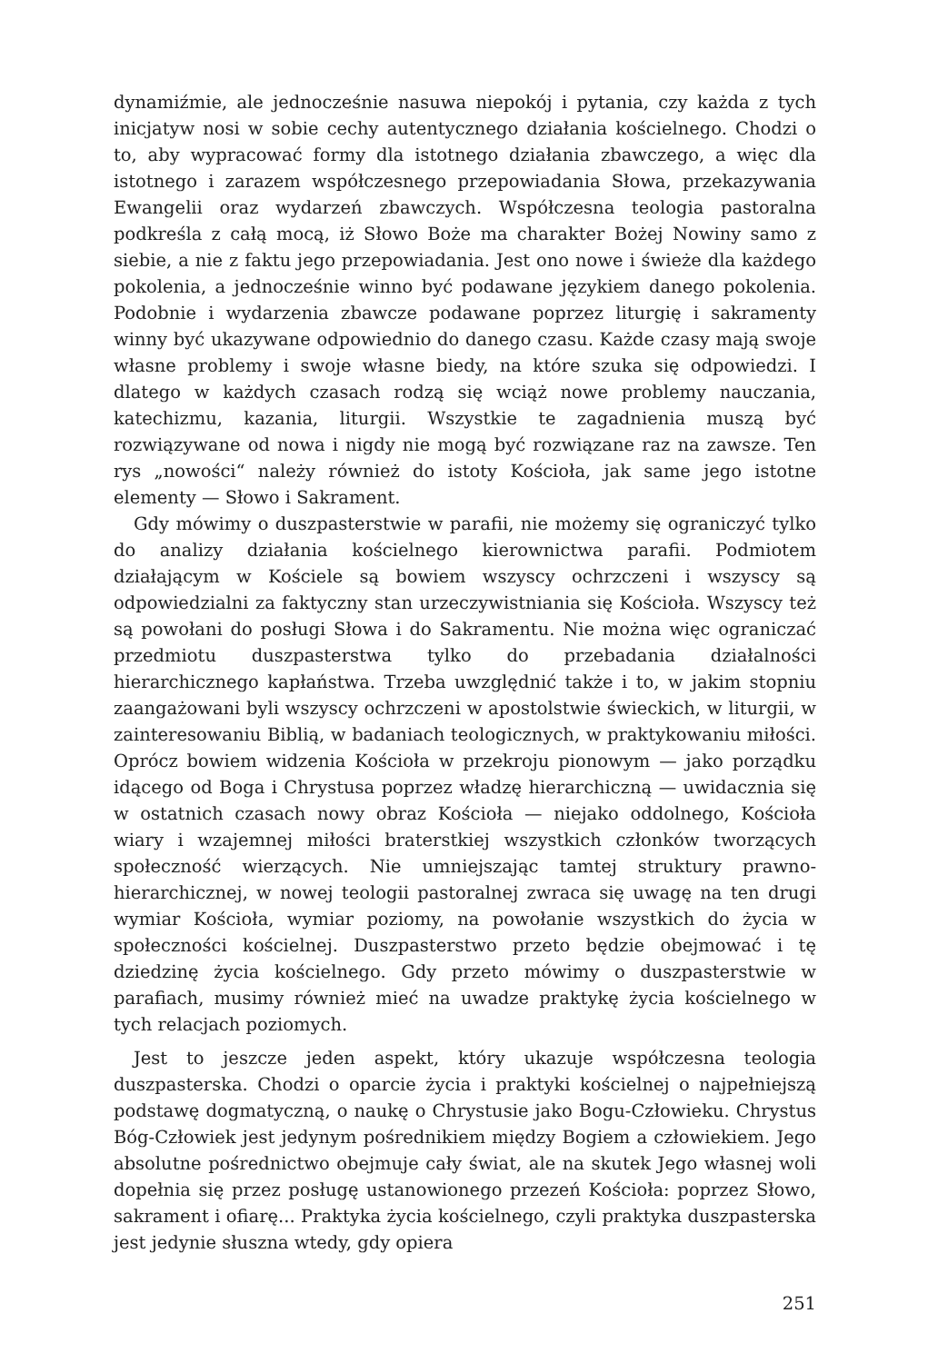dynamiźmie, ale jednocześnie nasuwa niepokój i pytania, czy każda z tych inicjatyw nosi w sobie cechy autentycznego działania kościelnego. Chodzi o to, aby wypracować formy dla istotnego działania zbawczego, a więc dla istotnego i zarazem współczesnego przepowiadania Słowa, przekazywania Ewangelii oraz wydarzeń zbawczych. Współczesna teologia pastoralna podkreśla z całą mocą, iż Słowo Boże ma charakter Bożej Nowiny samo z siebie, a nie z faktu jego przepowiadania. Jest ono nowe i świeże dla każdego pokolenia, a jednocześnie winno być podawane językiem danego pokolenia. Podobnie i wydarzenia zbawcze podawane poprzez liturgię i sakramenty winny być ukazywane odpowiednio do danego czasu. Każde czasy mają swoje własne problemy i swoje własne biedy, na które szuka się odpowiedzi. I dlatego w każdych czasach rodzą się wciąż nowe problemy nauczania, katechizmu, kazania, liturgii. Wszystkie te zagadnienia muszą być rozwiązywane od nowa i nigdy nie mogą być rozwiązane raz na zawsze. Ten rys „nowości“ należy również do istoty Kościoła, jak same jego istotne elementy — Słowo i Sakrament.
Gdy mówimy o duszpasterstwie w parafii, nie możemy się ograniczyć tylko do analizy działania kościelnego kierownictwa parafii. Podmiotem działającym w Kościele są bowiem wszyscy ochrzczeni i wszyscy są odpowiedzialni za faktyczny stan urzeczywistniania się Kościoła. Wszyscy też są powołani do posługi Słowa i do Sakramentu. Nie można więc ograniczać przedmiotu duszpasterstwa tylko do przebadania działalności hierarchicznego kapłaństwa. Trzeba uwzględnić także i to, w jakim stopniu zaangażowani byli wszyscy ochrzczeni w apostolstwie świeckich, w liturgii, w zainteresowaniu Biblią, w badaniach teologicznych, w praktykowaniu miłości. Oprócz bowiem widzenia Kościoła w przekroju pionowym — jako porządku idącego od Boga i Chrystusa poprzez władzę hierarchiczną — uwidacznia się w ostatnich czasach nowy obraz Kościoła — niejako oddolnego, Kościoła wiary i wzajemnej miłości braterstkiej wszystkich członków tworzących społeczność wierzących. Nie umniejszając tamtej struktury prawno-hierarchicznej, w nowej teologii pastoralnej zwraca się uwagę na ten drugi wymiar Kościoła, wymiar poziomy, na powołanie wszystkich do życia w społeczności kościelnej. Duszpasterstwo przeto będzie obejmować i tę dziedzinę życia kościelnego. Gdy przeto mówimy o duszpasterstwie w parafiach, musimy również mieć na uwadze praktykę życia kościelnego w tych relacjach poziomych.
Jest to jeszcze jeden aspekt, który ukazuje współczesna teologia duszpasterska. Chodzi o oparcie życia i praktyki kościelnej o najpełniejszą podstawę dogmatyczną, o naukę o Chrystusie jako Bogu-Człowieku. Chrystus Bóg-Człowiek jest jedynym pośrednikiem między Bogiem a człowiekiem. Jego absolutne pośrednictwo obejmuje cały świat, ale na skutek Jego własnej woli dopełnia się przez posługę ustanowionego przezeń Kościoła: poprzez Słowo, sakrament i ofiarę... Praktyka życia kościelnego, czyli praktyka duszpasterska jest jedynie słuszna wtedy, gdy opiera
251